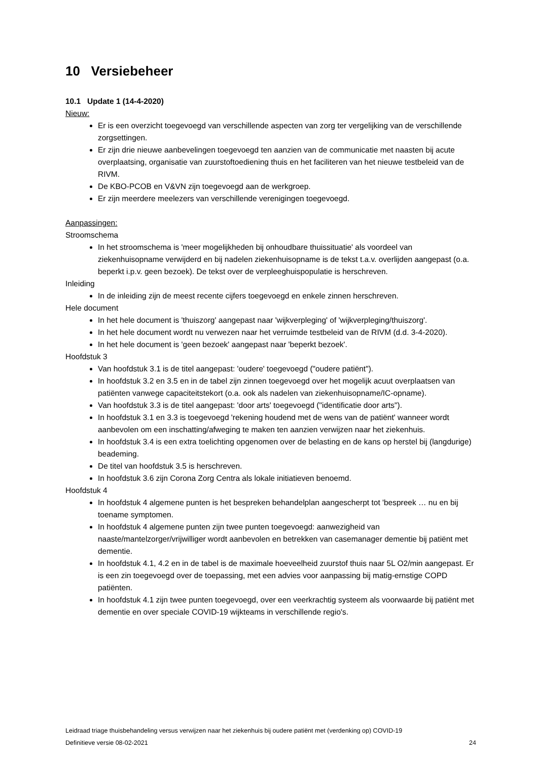10 Versiebeheer
10.1 Update 1 (14-4-2020)
Nieuw:
Er is een overzicht toegevoegd van verschillende aspecten van zorg ter vergelijking van de verschillende zorgsettingen.
Er zijn drie nieuwe aanbevelingen toegevoegd ten aanzien van de communicatie met naasten bij acute overplaatsing, organisatie van zuurstoftoediening thuis en het faciliteren van het nieuwe testbeleid van de RIVM.
De KBO-PCOB en V&VN zijn toegevoegd aan de werkgroep.
Er zijn meerdere meelezers van verschillende verenigingen toegevoegd.
Aanpassingen:
Stroomschema
In het stroomschema is 'meer mogelijkheden bij onhoudbare thuissituatie' als voordeel van ziekenhuisopname verwijderd en bij nadelen ziekenhuisopname is de tekst t.a.v. overlijden aangepast (o.a. beperkt i.p.v. geen bezoek). De tekst over de verpleeghuispopulatie is herschreven.
Inleiding
In de inleiding zijn de meest recente cijfers toegevoegd en enkele zinnen herschreven.
Hele document
In het hele document is 'thuiszorg' aangepast naar 'wijkverpleging' of 'wijkverpleging/thuiszorg'.
In het hele document wordt nu verwezen naar het verruimde testbeleid van de RIVM (d.d. 3-4-2020).
In het hele document is 'geen bezoek' aangepast naar 'beperkt bezoek'.
Hoofdstuk 3
Van hoofdstuk 3.1 is de titel aangepast: 'oudere' toegevoegd ("oudere patiënt").
In hoofdstuk 3.2 en 3.5 en in de tabel zijn zinnen toegevoegd over het mogelijk acuut overplaatsen van patiënten vanwege capaciteitstekort (o.a. ook als nadelen van ziekenhuisopname/IC-opname).
Van hoofdstuk 3.3 is de titel aangepast: 'door arts' toegevoegd ("identificatie door arts").
In hoofdstuk 3.1 en 3.3 is toegevoegd 'rekening houdend met de wens van de patiënt' wanneer wordt aanbevolen om een inschatting/afweging te maken ten aanzien verwijzen naar het ziekenhuis.
In hoofdstuk 3.4 is een extra toelichting opgenomen over de belasting en de kans op herstel bij (langdurige) beademing.
De titel van hoofdstuk 3.5 is herschreven.
In hoofdstuk 3.6 zijn Corona Zorg Centra als lokale initiatieven benoemd.
Hoofdstuk 4
In hoofdstuk 4 algemene punten is het bespreken behandelplan aangescherpt tot 'bespreek … nu en bij toename symptomen.
In hoofdstuk 4 algemene punten zijn twee punten toegevoegd: aanwezigheid van naaste/mantelzorger/vrijwilliger wordt aanbevolen en betrekken van casemanager dementie bij patiënt met dementie.
In hoofdstuk 4.1, 4.2 en in de tabel is de maximale hoeveelheid zuurstof thuis naar 5L O2/min aangepast. Er is een zin toegevoegd over de toepassing, met een advies voor aanpassing bij matig-ernstige COPD patiënten.
In hoofdstuk 4.1 zijn twee punten toegevoegd, over een veerkrachtig systeem als voorwaarde bij patiënt met dementie en over speciale COVID-19 wijkteams in verschillende regio's.
Leidraad triage thuisbehandeling versus verwijzen naar het ziekenhuis bij oudere patiënt met (verdenking op) COVID-19
Definitieve versie 08-02-2021 24